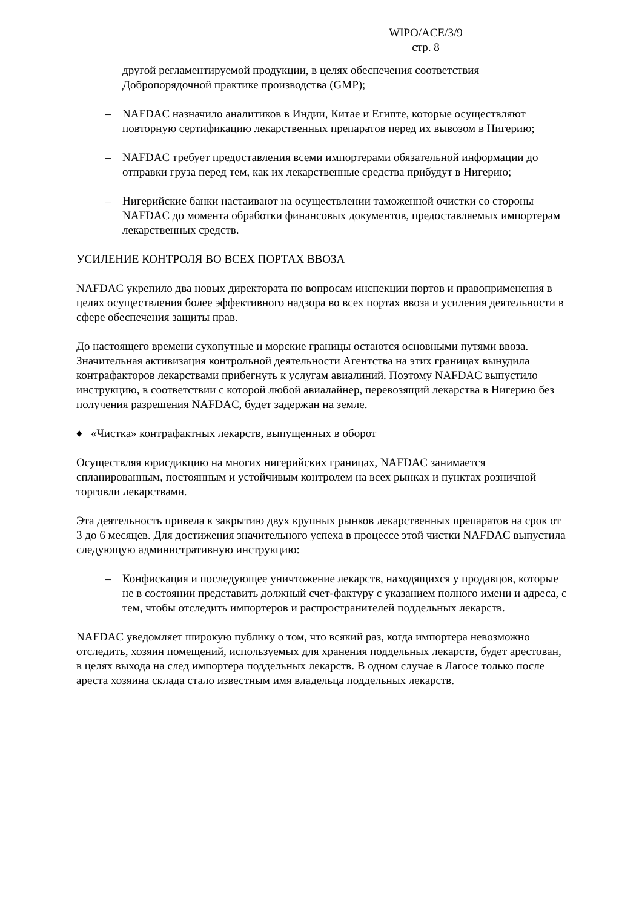WIPO/ACE/3/9
стр. 8
другой регламентируемой продукции, в целях обеспечения соответствия Добропорядочной практике производства (GMP);
– NAFDAC назначило аналитиков в Индии, Китае и Египте, которые осуществляют повторную сертификацию лекарственных препаратов перед их вывозом в Нигерию;
– NAFDAC требует предоставления всеми импортерами обязательной информации до отправки груза перед тем, как их лекарственные средства прибудут в Нигерию;
– Нигерийские банки настаивают на осуществлении таможенной очистки со стороны NAFDAC до момента обработки финансовых документов, предоставляемых импортерам лекарственных средств.
УСИЛЕНИЕ КОНТРОЛЯ ВО ВСЕХ ПОРТАХ ВВОЗА
NAFDAC укрепило два новых директората по вопросам инспекции портов и правоприменения в целях осуществления более эффективного надзора во всех портах ввоза и усиления деятельности в сфере обеспечения защиты прав.
До настоящего времени сухопутные и морские границы остаются основными путями ввоза. Значительная активизация контрольной деятельности Агентства на этих границах вынудила контрафакторов лекарствами прибегнуть к услугам авиалиний. Поэтому NAFDAC выпустило инструкцию, в соответствии с которой любой авиалайнер, перевозящий лекарства в Нигерию без получения разрешения NAFDAC, будет задержан на земле.
♦ «Чистка» контрафактных лекарств, выпущенных в оборот
Осуществляя юрисдикцию на многих нигерийских границах, NAFDAC занимается спланированным, постоянным и устойчивым контролем на всех рынках и пунктах розничной торговли лекарствами.
Эта деятельность привела к закрытию двух крупных рынков лекарственных препаратов на срок от 3 до 6 месяцев. Для достижения значительного успеха в процессе этой чистки NAFDAC выпустила следующую административную инструкцию:
– Конфискация и последующее уничтожение лекарств, находящихся у продавцов, которые не в состоянии представить должный счет-фактуру с указанием полного имени и адреса, с тем, чтобы отследить импортеров и распространителей поддельных лекарств.
NAFDAC уведомляет широкую публику о том, что всякий раз, когда импортера невозможно отследить, хозяин помещений, используемых для хранения поддельных лекарств, будет арестован, в целях выхода на след импортера поддельных лекарств. В одном случае в Лагосе только после ареста хозяина склада стало известным имя владельца поддельных лекарств.